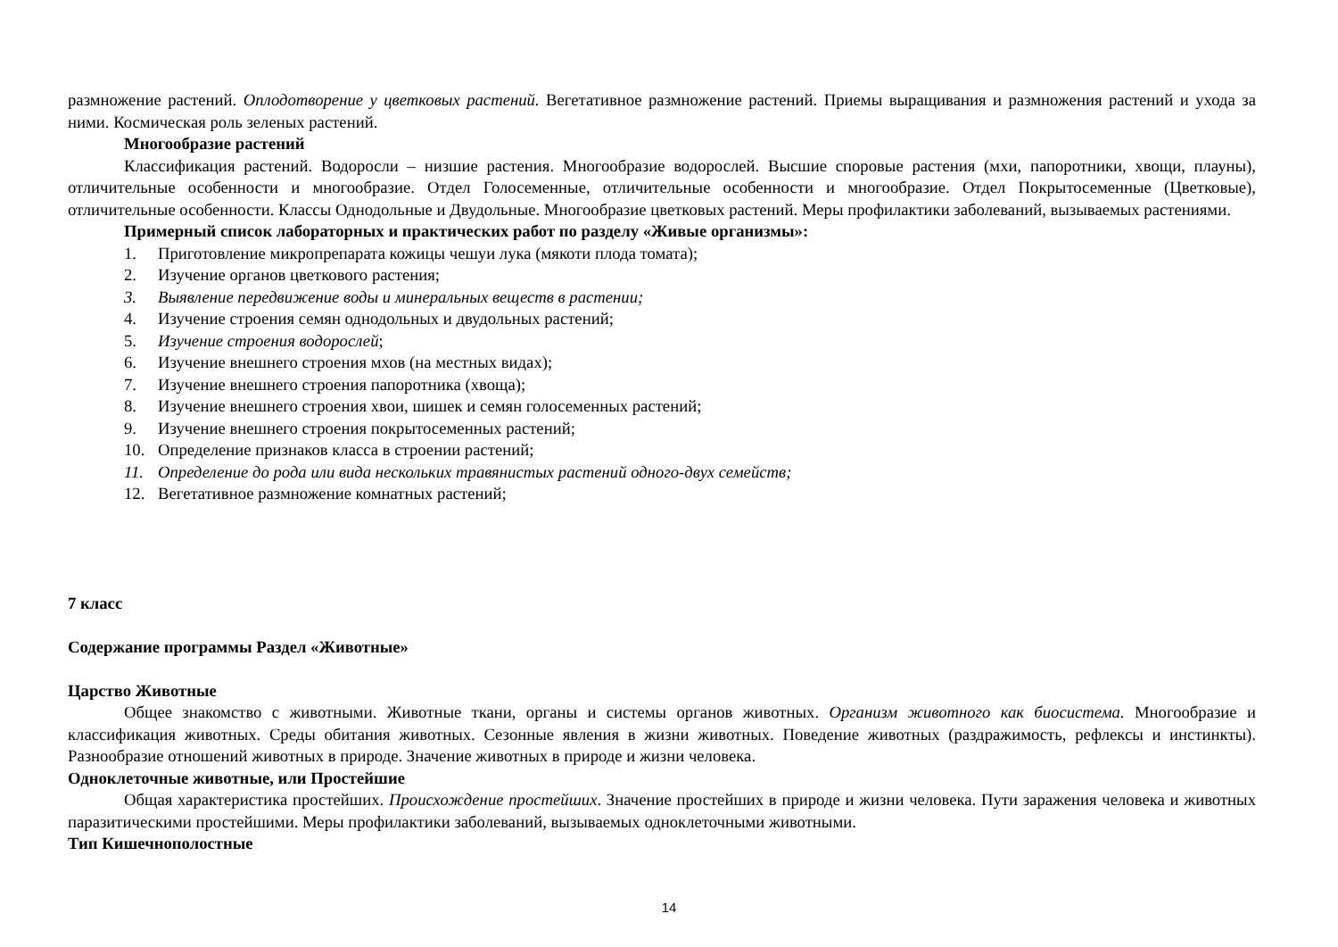размножение растений. Оплодотворение у цветковых растений. Вегетативное размножение растений. Приемы выращивания и размножения растений и ухода за ними. Космическая роль зеленых растений.
Многообразие растений
Классификация растений. Водоросли – низшие растения. Многообразие водорослей. Высшие споровые растения (мхи, папоротники, хвощи, плауны), отличительные особенности и многообразие. Отдел Голосеменные, отличительные особенности и многообразие. Отдел Покрытосеменные (Цветковые), отличительные особенности. Классы Однодольные и Двудольные. Многообразие цветковых растений. Меры профилактики заболеваний, вызываемых растениями.
Примерный список лабораторных и практических работ по разделу «Живые организмы»:
1. Приготовление микропрепарата кожицы чешуи лука (мякоти плода томата);
2. Изучение органов цветкового растения;
3. Выявление передвижение воды и минеральных веществ в растении;
4. Изучение строения семян однодольных и двудольных растений;
5. Изучение строения водорослей;
6. Изучение внешнего строения мхов (на местных видах);
7. Изучение внешнего строения папоротника (хвоща);
8. Изучение внешнего строения хвои, шишек и семян голосеменных растений;
9. Изучение внешнего строения покрытосеменных растений;
10. Определение признаков класса в строении растений;
11. Определение до рода или вида нескольких травянистых растений одного-двух семейств;
12. Вегетативное размножение комнатных растений;
7 класс
Содержание программы Раздел «Животные»
Царство Животные
Общее знакомство с животными. Животные ткани, органы и системы органов животных. Организм животного как биосистема. Многообразие и классификация животных. Среды обитания животных. Сезонные явления в жизни животных. Поведение животных (раздражимость, рефлексы и инстинкты). Разнообразие отношений животных в природе. Значение животных в природе и жизни человека.
Одноклеточные животные, или Простейшие
Общая характеристика простейших. Происхождение простейших. Значение простейших в природе и жизни человека. Пути заражения человека и животных паразитическими простейшими. Меры профилактики заболеваний, вызываемых одноклеточными животными.
Тип Кишечнополостные
14